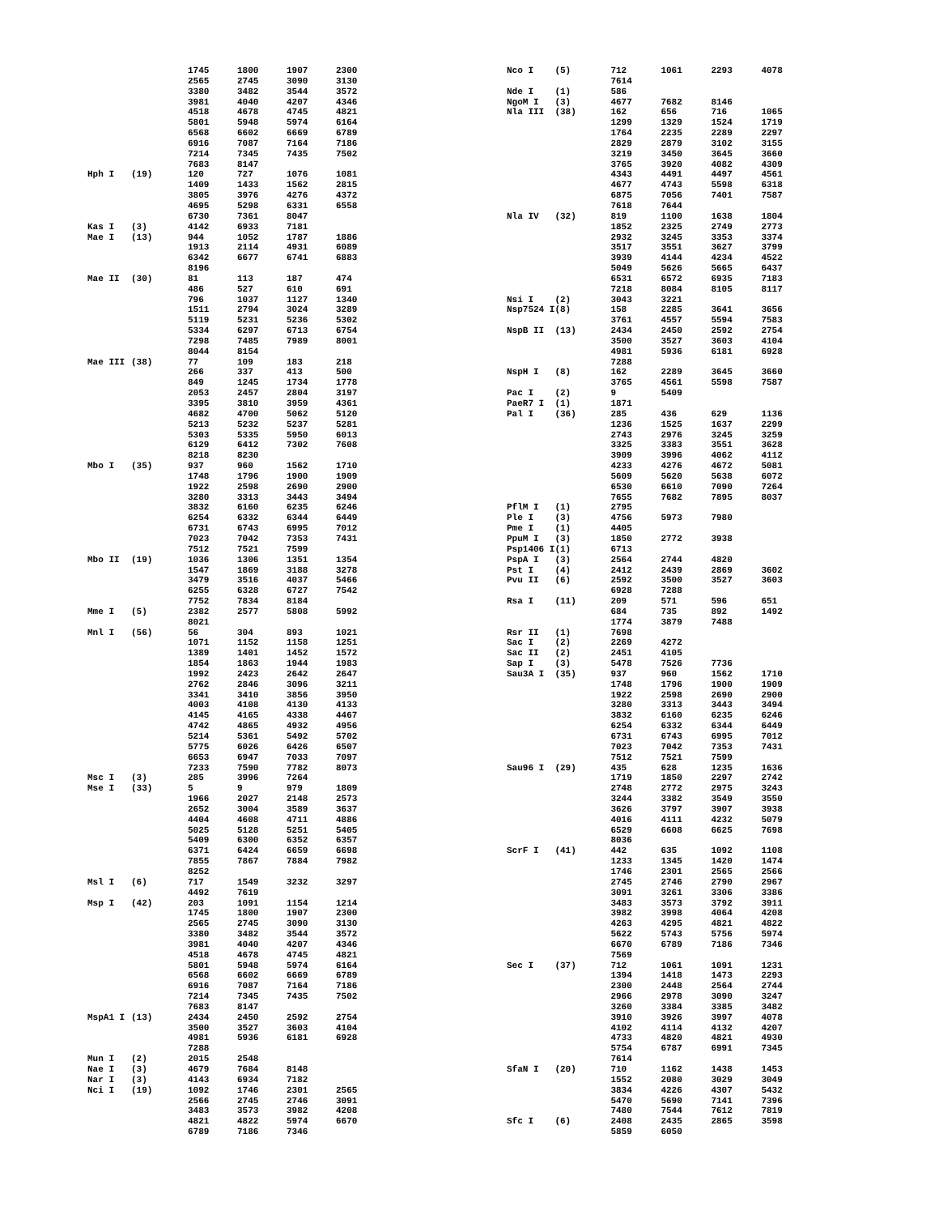| | | 1745 | 1800 | 1907 | 2300 |
| | | 2565 | 2745 | 3090 | 3130 |
| | | 3380 | 3482 | 3544 | 3572 |
| | | 3981 | 4040 | 4207 | 4346 |
| | | 4518 | 4678 | 4745 | 4821 |
| | | 5801 | 5948 | 5974 | 6164 |
| | | 6568 | 6602 | 6669 | 6789 |
| | | 6916 | 7087 | 7164 | 7186 |
| | | 7214 | 7345 | 7435 | 7502 |
| | | 7683 | 8147 | | |
| Hph I | (19) | 120 | 727 | 1076 | 1081 |
| | | 1409 | 1433 | 1562 | 2815 |
| | | 3805 | 3976 | 4276 | 4372 |
| | | 4695 | 5298 | 6331 | 6558 |
| | | 6730 | 7361 | 8047 | |
| Kas I | (3) | 4142 | 6933 | 7181 | |
| Mae I | (13) | 944 | 1052 | 1787 | 1886 |
| | | 1913 | 2114 | 4931 | 6089 |
| | | 6342 | 6677 | 6741 | 6883 |
| | | 8196 | | | |
| Mae II | (30) | 81 | 113 | 187 | 474 |
| | | 486 | 527 | 610 | 691 |
| | | 796 | 1037 | 1127 | 1340 |
| | | 1511 | 2794 | 3024 | 3289 |
| | | 5119 | 5231 | 5236 | 5302 |
| | | 5334 | 6297 | 6713 | 6754 |
| | | 7298 | 7485 | 7989 | 8001 |
| | | 8044 | 8154 | | |
| Mae III | (38) | 77 | 109 | 183 | 218 |
| | | 266 | 337 | 413 | 500 |
| | | 849 | 1245 | 1734 | 1778 |
| | | 2053 | 2457 | 2804 | 3197 |
| | | 3395 | 3810 | 3959 | 4361 |
| | | 4682 | 4700 | 5062 | 5120 |
| | | 5213 | 5232 | 5237 | 5281 |
| | | 5303 | 5335 | 5950 | 6013 |
| | | 6129 | 6412 | 7302 | 7608 |
| | | 8218 | 8230 | | |
| Mbo I | (35) | 937 | 960 | 1562 | 1710 |
| | | 1748 | 1796 | 1900 | 1909 |
| | | 1922 | 2598 | 2690 | 2900 |
| | | 3280 | 3313 | 3443 | 3494 |
| | | 3832 | 6160 | 6235 | 6246 |
| | | 6254 | 6332 | 6344 | 6449 |
| | | 6731 | 6743 | 6995 | 7012 |
| | | 7023 | 7042 | 7353 | 7431 |
| | | 7512 | 7521 | 7599 | |
| Mbo II | (19) | 1036 | 1306 | 1351 | 1354 |
| | | 1547 | 1869 | 3188 | 3278 |
| | | 3479 | 3516 | 4037 | 5466 |
| | | 6255 | 6328 | 6727 | 7542 |
| | | 7752 | 7834 | 8184 | |
| Mme I | (5) | 2382 | 2577 | 5808 | 5992 |
| | | 8021 | | | |
| Mnl I | (56) | 56 | 304 | 893 | 1021 |
| | | 1071 | 1152 | 1158 | 1251 |
| | | 1389 | 1401 | 1452 | 1572 |
| | | 1854 | 1863 | 1944 | 1983 |
| | | 1992 | 2423 | 2642 | 2647 |
| | | 2762 | 2846 | 3096 | 3211 |
| | | 3341 | 3410 | 3856 | 3950 |
| | | 4003 | 4108 | 4130 | 4133 |
| | | 4145 | 4165 | 4338 | 4467 |
| | | 4742 | 4865 | 4932 | 4956 |
| | | 5214 | 5361 | 5492 | 5702 |
| | | 5775 | 6026 | 6426 | 6507 |
| | | 6653 | 6947 | 7033 | 7097 |
| | | 7233 | 7590 | 7782 | 8073 |
| Msc I | (3) | 285 | 3996 | 7264 | |
| Mse I | (33) | 5 | 9 | 979 | 1809 |
| | | 1966 | 2027 | 2148 | 2573 |
| | | 2652 | 3004 | 3589 | 3637 |
| | | 4404 | 4608 | 4711 | 4886 |
| | | 5025 | 5128 | 5251 | 5405 |
| | | 5409 | 6300 | 6352 | 6357 |
| | | 6371 | 6424 | 6659 | 6698 |
| | | 7855 | 7867 | 7884 | 7982 |
| | | 8252 | | | |
| Msl I | (6) | 717 | 1549 | 3232 | 3297 |
| | | 4492 | 7619 | | |
| Msp I | (42) | 203 | 1091 | 1154 | 1214 |
| | | 1745 | 1800 | 1907 | 2300 |
| | | 2565 | 2745 | 3090 | 3130 |
| | | 3380 | 3482 | 3544 | 3572 |
| | | 3981 | 4040 | 4207 | 4346 |
| | | 4518 | 4678 | 4745 | 4821 |
| | | 5801 | 5948 | 5974 | 6164 |
| | | 6568 | 6602 | 6669 | 6789 |
| | | 6916 | 7087 | 7164 | 7186 |
| | | 7214 | 7345 | 7435 | 7502 |
| | | 7683 | 8147 | | |
| MspA1 I | (13) | 2434 | 2450 | 2592 | 2754 |
| | | 3500 | 3527 | 3603 | 4104 |
| | | 4981 | 5936 | 6181 | 6928 |
| | | 7288 | | | |
| Mun I | (2) | 2015 | 2548 | | |
| Nae I | (3) | 4679 | 7684 | 8148 | |
| Nar I | (3) | 4143 | 6934 | 7182 | |
| Nci I | (19) | 1092 | 1746 | 2301 | 2565 |
| | | 2566 | 2745 | 2746 | 3091 |
| | | 3483 | 3573 | 3982 | 4208 |
| | | 4821 | 4822 | 5974 | 6670 |
| | | 6789 | 7186 | 7346 | |
| Nco I | (5) | 712 | 1061 | 2293 | 4078 |
| | | 7614 | | | |
| Nde I | (1) | 586 | | | |
| NgoM I | (3) | 4677 | 7682 | 8146 | |
| Nla III | (38) | 162 | 656 | 716 | 1065 |
| | | 1299 | 1329 | 1524 | 1719 |
| | | 1764 | 2235 | 2289 | 2297 |
| | | 2829 | 2879 | 3102 | 3155 |
| | | 3219 | 3450 | 3645 | 3660 |
| | | 3765 | 3920 | 4082 | 4309 |
| | | 4343 | 4491 | 4497 | 4561 |
| | | 4677 | 4743 | 5598 | 6318 |
| | | 6875 | 7056 | 7401 | 7587 |
| | | 7618 | 7644 | | |
| Nla IV | (32) | 819 | 1100 | 1638 | 1804 |
| | | 1852 | 2325 | 2749 | 2773 |
| | | 2932 | 3245 | 3353 | 3374 |
| | | 3517 | 3551 | 3627 | 3799 |
| | | 3939 | 4144 | 4234 | 4522 |
| | | 5049 | 5626 | 5665 | 6437 |
| | | 6531 | 6572 | 6935 | 7183 |
| | | 7218 | 8084 | 8105 | 8117 |
| Nsi I | (2) | 3043 | 3221 | | |
| Nsp7524 I | (8) | 158 | 2285 | 3641 | 3656 |
| | | 3761 | 4557 | 5594 | 7583 |
| NspB II | (13) | 2434 | 2450 | 2592 | 2754 |
| | | 3500 | 3527 | 3603 | 4104 |
| | | 4981 | 5936 | 6181 | 6928 |
| | | 7288 | | | |
| NspH I | (8) | 162 | 2289 | 3645 | 3660 |
| | | 3765 | 4561 | 5598 | 7587 |
| Pac I | (2) | 9 | 5409 | | |
| PaeR7 I | (1) | 1871 | | | |
| Pal I | (36) | 285 | 436 | 629 | 1136 |
| | | 1236 | 1525 | 1637 | 2299 |
| | | 2743 | 2976 | 3245 | 3259 |
| | | 3325 | 3383 | 3551 | 3628 |
| | | 3909 | 3996 | 4062 | 4112 |
| | | 4233 | 4276 | 4672 | 5081 |
| | | 5609 | 5620 | 5638 | 6072 |
| | | 6530 | 6610 | 7090 | 7264 |
| | | 7655 | 7682 | 7895 | 8037 |
| PflM I | (1) | 2795 | | | |
| Ple I | (3) | 4756 | 5973 | 7980 | |
| Pme I | (1) | 4405 | | | |
| PpuM I | (3) | 1850 | 2772 | 3938 | |
| Psp1406 I | (1) | 6713 | | | |
| PspA I | (3) | 2564 | 2744 | 4820 | |
| Pst I | (4) | 2412 | 2439 | 2869 | 3602 |
| Pvu II | (6) | 2592 | 3500 | 3527 | 3603 |
| | | 6928 | 7288 | | |
| Rsa I | (11) | 209 | 571 | 596 | 651 |
| | | 684 | 735 | 892 | 1492 |
| | | 1774 | 3879 | 7488 | |
| Rsr II | (1) | 7698 | | | |
| Sac I | (2) | 2269 | 4272 | | |
| Sac II | (2) | 2451 | 4105 | | |
| Sap I | (3) | 5478 | 7526 | 7736 | |
| Sau3A I | (35) | 937 | 960 | 1562 | 1710 |
| | | 1748 | 1796 | 1900 | 1909 |
| | | 1922 | 2598 | 2690 | 2900 |
| | | 3280 | 3313 | 3443 | 3494 |
| | | 3832 | 6160 | 6235 | 6246 |
| | | 6254 | 6332 | 6344 | 6449 |
| | | 6731 | 6743 | 6995 | 7012 |
| | | 7023 | 7042 | 7353 | 7431 |
| | | 7512 | 7521 | 7599 | |
| Sau96 I | (29) | 435 | 628 | 1235 | 1636 |
| | | 1719 | 1850 | 2297 | 2742 |
| | | 2748 | 2772 | 2975 | 3243 |
| | | 3244 | 3382 | 3549 | 3550 |
| | | 3626 | 3797 | 3907 | 3938 |
| | | 4016 | 4111 | 4232 | 5079 |
| | | 6529 | 6608 | 6625 | 7698 |
| | | 8036 | | | |
| ScrF I | (41) | 442 | 635 | 1092 | 1108 |
| | | 1233 | 1345 | 1420 | 1474 |
| | | 1746 | 2301 | 2565 | 2566 |
| | | 2745 | 2746 | 2790 | 2967 |
| | | 3091 | 3261 | 3306 | 3386 |
| | | 3483 | 3573 | 3792 | 3911 |
| | | 3982 | 3998 | 4064 | 4208 |
| | | 4263 | 4295 | 4821 | 4822 |
| | | 5622 | 5743 | 5756 | 5974 |
| | | 6670 | 6789 | 7186 | 7346 |
| | | 7569 | | | |
| Sec I | (37) | 712 | 1061 | 1091 | 1231 |
| | | 1394 | 1418 | 1473 | 2293 |
| | | 2300 | 2448 | 2564 | 2744 |
| | | 2966 | 2978 | 3090 | 3247 |
| | | 3260 | 3384 | 3385 | 3482 |
| | | 3910 | 3926 | 3997 | 4078 |
| | | 4102 | 4114 | 4132 | 4207 |
| | | 4733 | 4820 | 4821 | 4930 |
| | | 5754 | 6787 | 6991 | 7345 |
| | | 7614 | | | |
| SfaN I | (20) | 710 | 1162 | 1438 | 1453 |
| | | 1552 | 2080 | 3029 | 3049 |
| | | 3834 | 4226 | 4307 | 5432 |
| | | 5470 | 5690 | 7141 | 7396 |
| | | 7480 | 7544 | 7612 | 7819 |
| Sfc I | (6) | 2408 | 2435 | 2865 | 3598 |
| | | 5859 | 6050 | | |